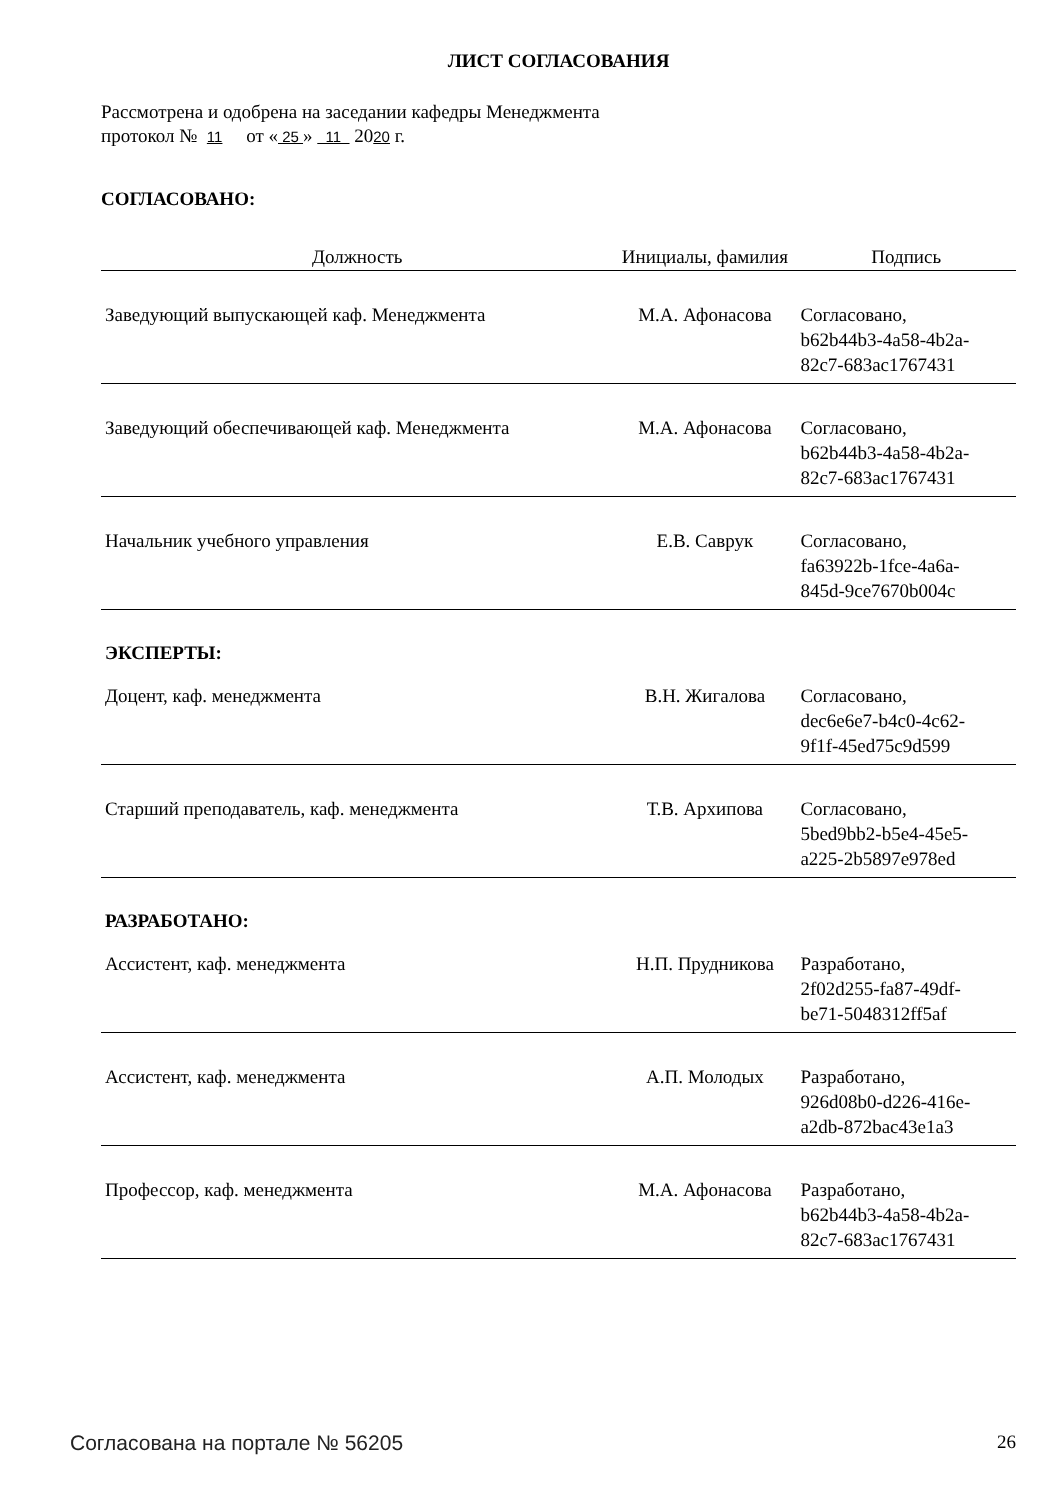ЛИСТ СОГЛАСОВАНИЯ
Рассмотрена и одобрена на заседании кафедры Менеджмента
протокол № 11 от « 25 » 11 2020 г.
СОГЛАСОВАНО:
| Должность | Инициалы, фамилия | Подпись |
| --- | --- | --- |
| Заведующий выпускающей каф. Менеджмента | М.А. Афонасова | Согласовано, b62b44b3-4a58-4b2a- 82c7-683ac1767431 |
| Заведующий обеспечивающей каф. Менеджмента | М.А. Афонасова | Согласовано, b62b44b3-4a58-4b2a- 82c7-683ac1767431 |
| Начальник учебного управления | Е.В. Саврук | Согласовано, fa63922b-1fce-4a6a- 845d-9ce7670b004c |
| ЭКСПЕРТЫ: | | |
| Доцент, каф. менеджмента | В.Н. Жигалова | Согласовано, dec6e6e7-b4c0-4c62- 9f1f-45ed75c9d599 |
| Старший преподаватель, каф. менеджмента | Т.В. Архипова | Согласовано, 5bed9bb2-b5e4-45e5- a225-2b5897e978ed |
| РАЗРАБОТАНО: | | |
| Ассистент, каф. менеджмента | Н.П. Прудникова | Разработано, 2f02d255-fa87-49df- be71-5048312ff5af |
| Ассистент, каф. менеджмента | А.П. Молодых | Разработано, 926d08b0-d226-416e- a2db-872bac43e1a3 |
| Профессор, каф. менеджмента | М.А. Афонасова | Разработано, b62b44b3-4a58-4b2a- 82c7-683ac1767431 |
Согласована на портале № 56205 26